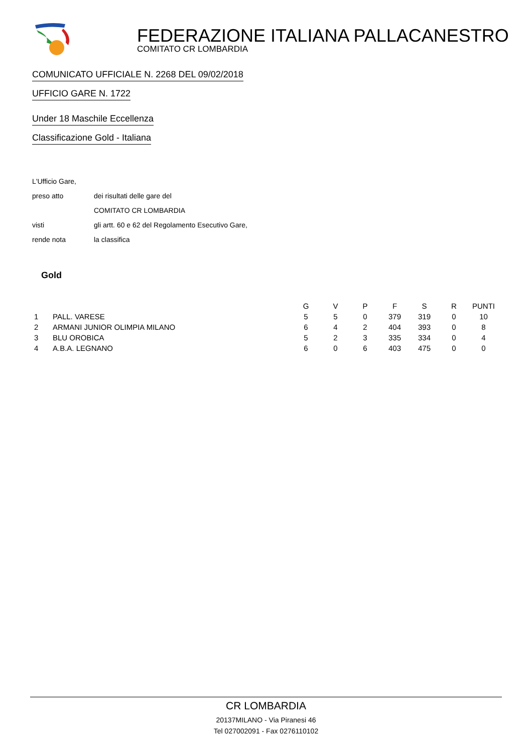FEDERAZIONE ITALIANA PALLACANESTRO
COMITATO CR LOMBARDIA
COMUNICATO UFFICIALE N. 2268 DEL 09/02/2018
UFFICIO GARE N. 1722
Under 18 Maschile Eccellenza
Classificazione Gold - Italiana
L'Ufficio Gare,
preso atto dei risultati delle gare del
COMITATO CR LOMBARDIA
visti gli artt. 60 e 62 del Regolamento Esecutivo Gare,
rende nota la classifica
Gold
| | | G | V | P | F | S | R | PUNTI |
| --- | --- | --- | --- | --- | --- | --- | --- | --- |
| 1 | PALL. VARESE | 5 | 5 | 0 | 379 | 319 | 0 | 10 |
| 2 | ARMANI JUNIOR OLIMPIA MILANO | 6 | 4 | 2 | 404 | 393 | 0 | 8 |
| 3 | BLU OROBICA | 5 | 2 | 3 | 335 | 334 | 0 | 4 |
| 4 | A.B.A. LEGNANO | 6 | 0 | 6 | 403 | 475 | 0 | 0 |
CR LOMBARDIA
20137MILANO - Via Piranesi 46
Tel 027002091 - Fax 0276110102